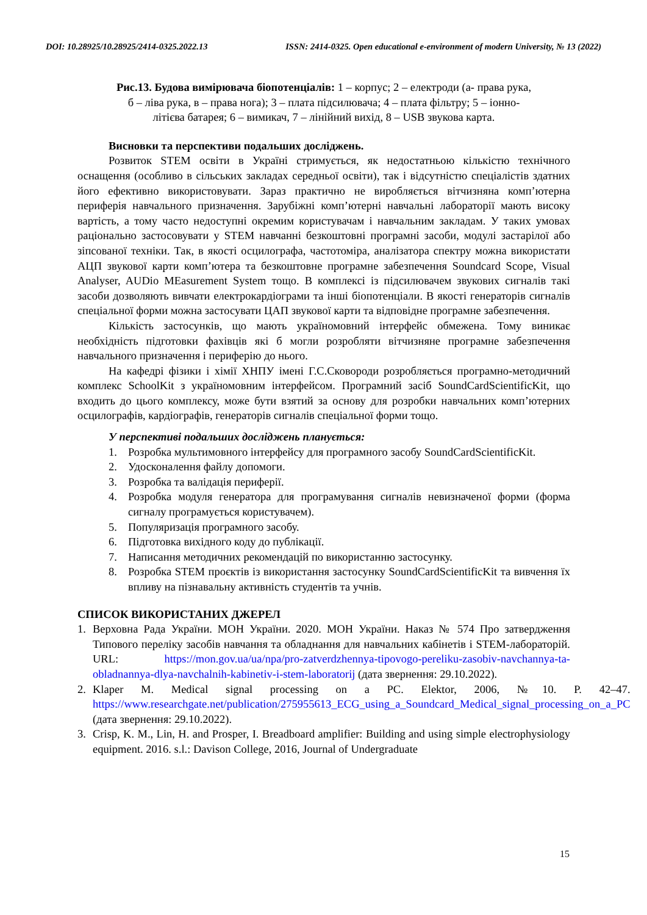DOI: 10.28925/10.28925/2414-0325.2022.13 ISSN: 2414-0325. Open educational e-environment of modern University, № 13 (2022)
Рис.13. Будова вимірювача біопотенціалів: 1 – корпус; 2 – електроди (а- права рука,
б – ліва рука, в – права нога); 3 – плата підсилювача; 4 – плата фільтру; 5 – іонно-
літієва батарея; 6 – вимикач, 7 – лінійний вихід, 8 – USB звукова карта.
Висновки та перспективи подальших досліджень.
Розвиток STEM освіти в Україні стримується, як недостатньою кількістю технічного оснащення (особливо в сільських закладах середньої освіти), так і відсутністю спеціалістів здатних його ефективно використовувати. Зараз практично не виробляється вітчизняна комп’ютерна периферія навчального призначення. Зарубіжні комп’ютерні навчальні лабораторії мають високу вартість, а тому часто недоступні окремим користувачам і навчальним закладам. У таких умовах раціонально застосовувати у STEM навчанні безкоштовні програмні засоби, модулі застарілої або зіпсованої техніки. Так, в якості осцилографа, частотоміра, аналізатора спектру можна використати АЦП звукової карти комп’ютера та безкоштовне програмне забезпечення Soundcard Scope, Visual Analyser, AUDio MEasurement System тощо. В комплексі із підсилювачем звукових сигналів такі засоби дозволяють вивчати електрокардіограми та інші біопотенціали. В якості генераторів сигналів спеціальної форми можна застосувати ЦАП звукової карти та відповідне програмне забезпечення.
Кількість застосунків, що мають україномовний інтерфейс обмежена. Тому виникає необхідність підготовки фахівців які б могли розробляти вітчизняне програмне забезпечення навчального призначення і периферію до нього.
На кафедрі фізики і хімії ХНПУ імені Г.С.Сковороди розробляється програмно-методичний комплекс SchoolKit з україномовним інтерфейсом. Програмний засіб SoundCardScientificKit, що входить до цього комплексу, може бути взятий за основу для розробки навчальних комп’ютерних осцилографів, кардіографів, генераторів сигналів спеціальної форми тощо.
У перспективі подальших досліджень планується:
1. Розробка мультимовного інтерфейсу для програмного засобу SoundCardScientificKit.
2. Удосконалення файлу допомоги.
3. Розробка та валідація периферії.
4. Розробка модуля генератора для програмування сигналів невизначеної форми (форма сигналу програмується користувачем).
5. Популяризація програмного засобу.
6. Підготовка вихідного коду до публікації.
7. Написання методичних рекомендацій по використанню застосунку.
8. Розробка STEM проєктів із використання застосунку SoundCardScientificKit та вивчення їх впливу на пізнавальну активність студентів та учнів.
СПИСОК ВИКОРИСТАНИХ ДЖЕРЕЛ
1. Верховна Рада України. МОН України. 2020. МОН України. Наказ № 574 Про затвердження Типового переліку засобів навчання та обладнання для навчальних кабінетів і STEM-лабораторій. URL: https://mon.gov.ua/ua/npa/pro-zatverdzhennya-tipovogo-pereliku-zasobiv-navchannya-ta-obladnannya-dlya-navchalnih-kabinetiv-i-stem-laboratorij (дата звернення: 29.10.2022).
2. Klaper M. Medical signal processing on a PC. Elektor, 2006, №10. P. 42–47. https://www.researchgate.net/publication/275955613_ECG_using_a_Soundcard_Medical_signal_processing_on_a_PC (дата звернення: 29.10.2022).
3. Crisp, K. M., Lin, H. and Prosper, I. Breadboard amplifier: Building and using simple electrophysiology equipment. 2016. s.l.: Davison College, 2016, Journal of Undergraduate
15